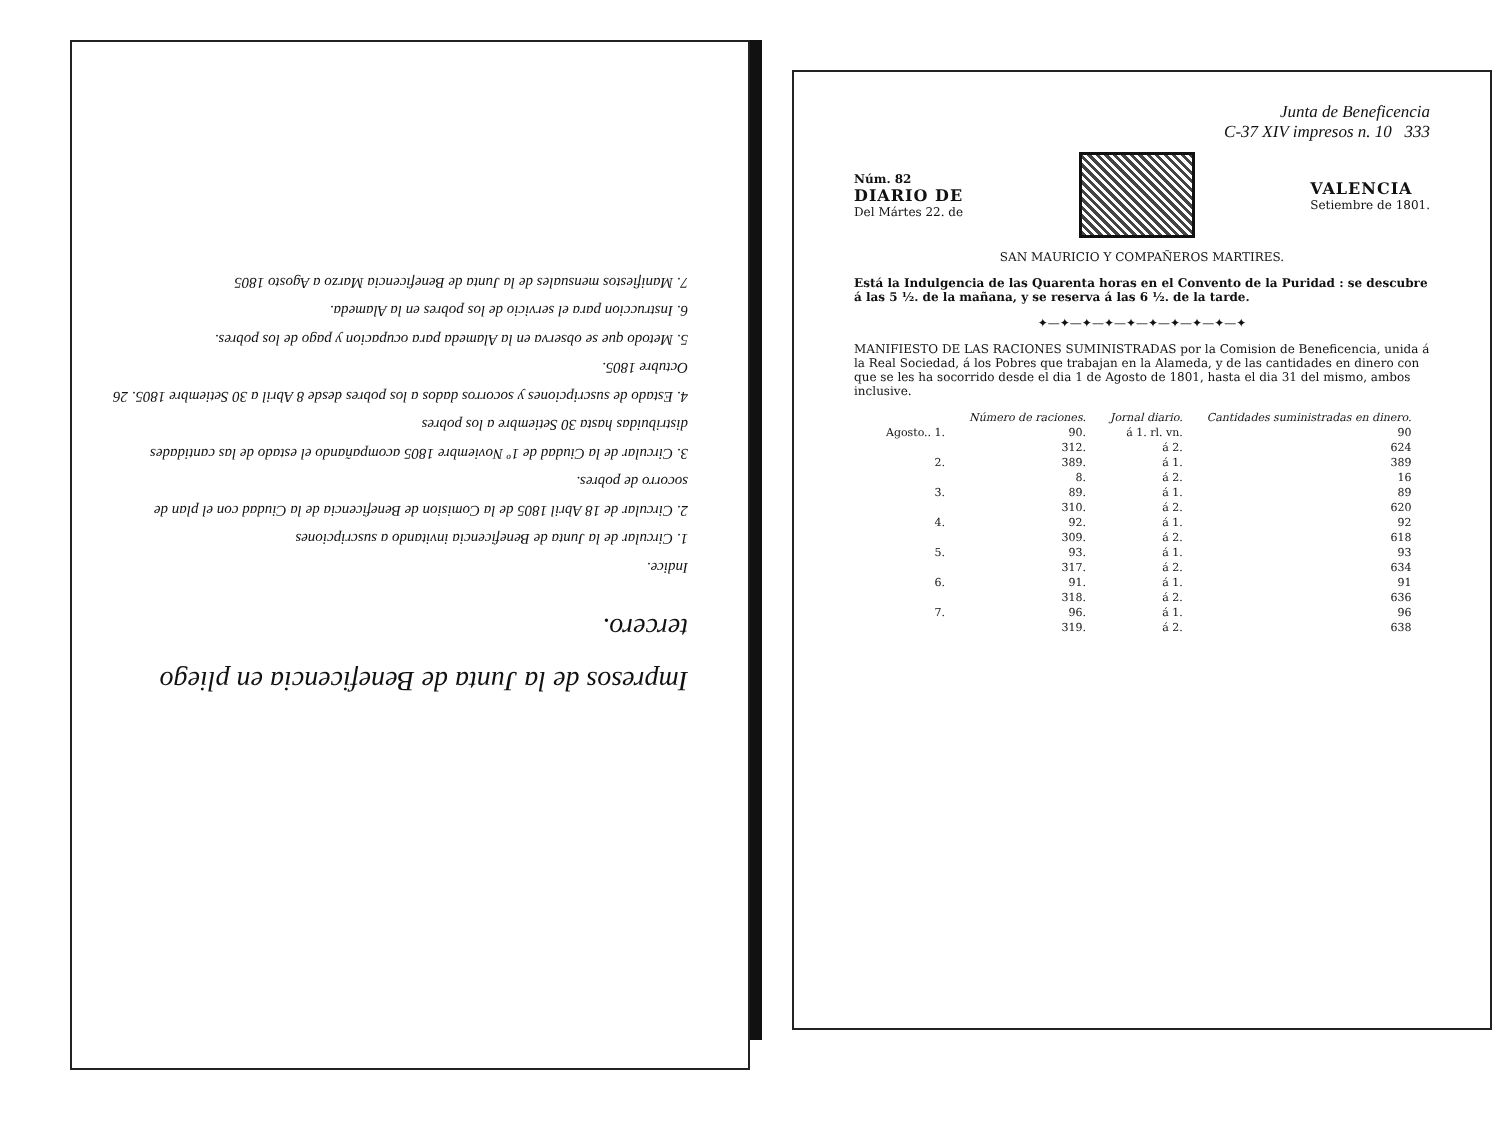Impresos de la Junta de Beneficencia en pliego tercero.
Indice.
1. Circular de la Junta de Beneficencia invitando a suscripciones
2. Circular de 18 Abril 1805 de la Comision de Beneficencia de la Ciudad con el plan de socorro de pobres.
3. Circular de la Ciudad de 1º Noviembre 1805 acompañando el estado de las cantidades distribuidas hasta 30 Setiembre a los pobres
4. Estado de suscripciones y socorros dados a los pobres desde 8 Abril a 30 Setiembre 1805. 26 Octubre 1805.
5. Metodo que se observa en la Alameda para ocupacion y pago de los pobres.
6. Instruccion para el servicio de los pobres en la Alameda.
7. Manifiestos mensuales de la Junta de Beneficencia Marzo a Agosto 1805
Junta de Beneficencia
C-37 XIV impresos n. 10 333
Núm. 82
DIARIO DE
Del Mártes 22. de
VALENCIA
Setiembre de 1801.
SAN MAURICIO Y COMPAÑEROS MARTIRES.
Está la Indulgencia de las Quarenta horas en el Convento de la Puridad : se descubre á las 5 ½. de la mañana, y se reserva á las 6 ½. de la tarde.
✦—✦—✦—✦—✦—✦—✦—✦—✦—✦
MANIFIESTO DE LAS RACIONES SUMINISTRADAS por la Comision de Beneficencia, unida á la Real Sociedad, á los Pobres que trabajan en la Alameda, y de las cantidades en dinero con que se les ha socorrido desde el dia 1 de Agosto de 1801, hasta el dia 31 del mismo, ambos inclusive.
| | Número de raciones. | Jornal diario. | Cantidades suministradas en dinero. |
| --- | --- | --- | --- |
| Agosto.. 1. | 90. | á 1. rl. vn. | 90 |
| | 312. | á 2. | 624 |
| 2. | 389. | á 1. | 389 |
| | 8. | á 2. | 16 |
| 3. | 89. | á 1. | 89 |
| | 310. | á 2. | 620 |
| 4. | 92. | á 1. | 92 |
| | 309. | á 2. | 618 |
| 5. | 93. | á 1. | 93 |
| | 317. | á 2. | 634 |
| 6. | 91. | á 1. | 91 |
| | 318. | á 2. | 636 |
| 7. | 96. | á 1. | 96 |
| | 319. | á 2. | 638 |